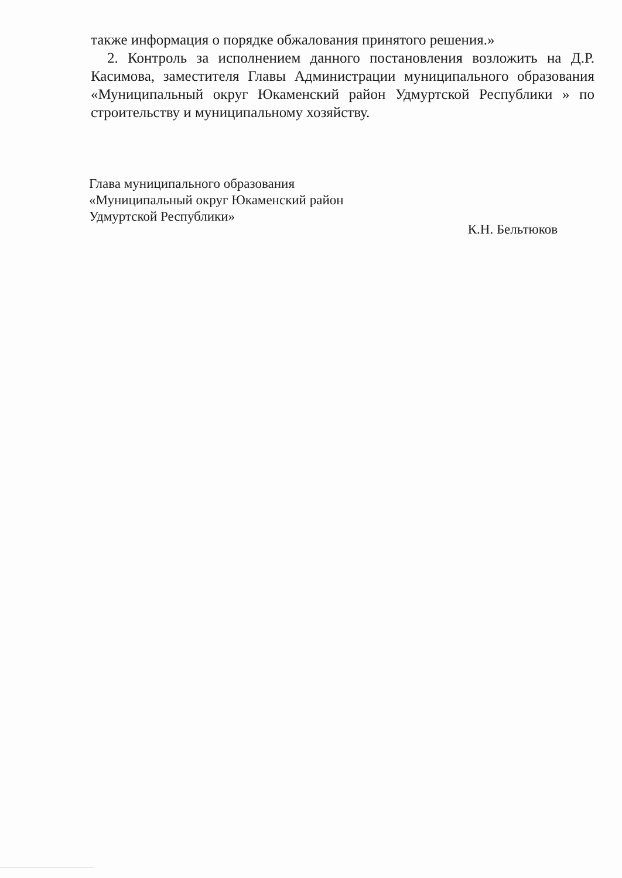также информация о порядке обжалования принятого решения.»
2. Контроль за исполнением данного постановления возложить на Д.Р. Касимова, заместителя Главы Администрации муниципального образования «Муниципальный округ Юкаменский район Удмуртской Республики » по строительству и муниципальному хозяйству.
Глава муниципального образования
«Муниципальный округ Юкаменский район
Удмуртской Республики» К.Н. Бельтюков